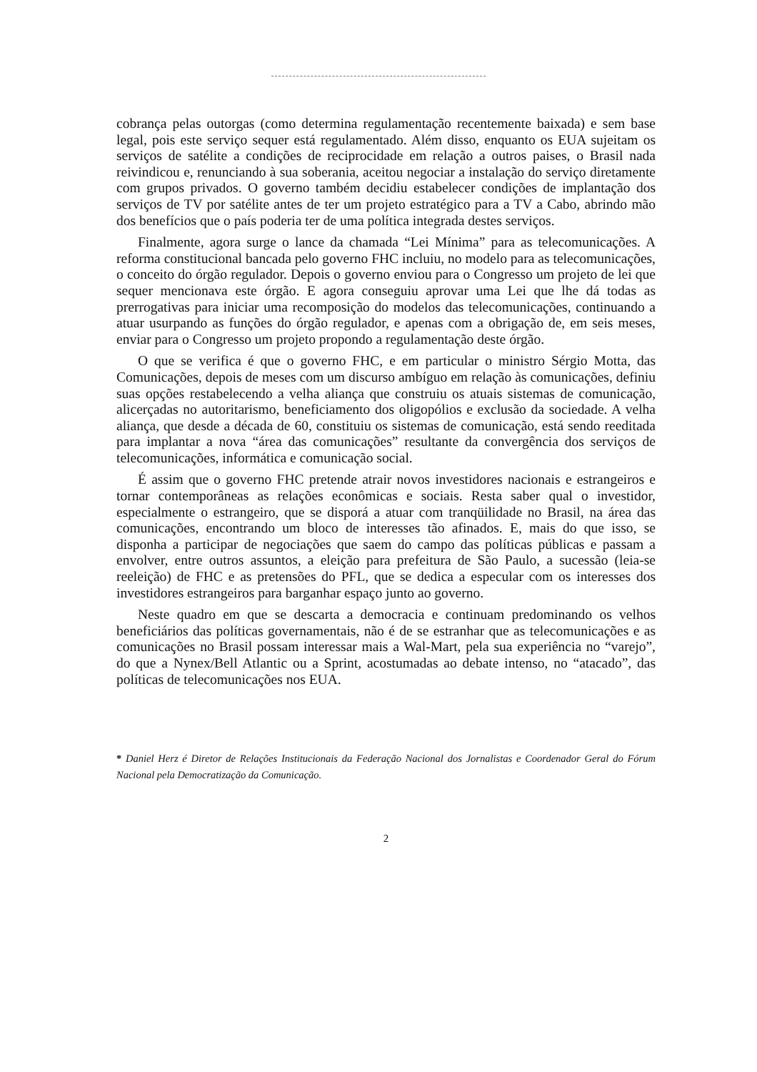cobrança pelas outorgas (como determina regulamentação recentemente baixada) e sem base legal, pois este serviço sequer está regulamentado. Além disso, enquanto os EUA sujeitam os serviços de satélite a condições de reciprocidade em relação a outros paises, o Brasil nada reivindicou e, renunciando à sua soberania, aceitou negociar a instalação do serviço diretamente com grupos privados. O governo também decidiu estabelecer condições de implantação dos serviços de TV por satélite antes de ter um projeto estratégico para a TV a Cabo, abrindo mão dos benefícios que o país poderia ter de uma política integrada destes serviços.
Finalmente, agora surge o lance da chamada “Lei Mínima” para as telecomunicações. A reforma constitucional bancada pelo governo FHC incluiu, no modelo para as telecomunicações, o conceito do órgão regulador. Depois o governo enviou para o Congresso um projeto de lei que sequer mencionava este órgão. E agora conseguiu aprovar uma Lei que lhe dá todas as prerrogativas para iniciar uma recomposição do modelos das telecomunicações, continuando a atuar usurpando as funções do órgão regulador, e apenas com a obrigação de, em seis meses, enviar para o Congresso um projeto propondo a regulamentação deste órgão.
O que se verifica é que o governo FHC, e em particular o ministro Sérgio Motta, das Comunicações, depois de meses com um discurso ambíguo em relação às comunicações, definiu suas opções restabelecendo a velha aliança que construiu os atuais sistemas de comunicação, alicerçadas no autoritarismo, beneficiamento dos oligopólios e exclusão da sociedade. A velha aliança, que desde a década de 60, constituiu os sistemas de comunicação, está sendo reeditada para implantar a nova “área das comunicações” resultante da convergência dos serviços de telecomunicações, informática e comunicação social.
É assim que o governo FHC pretende atrair novos investidores nacionais e estrangeiros e tornar contemporâneas as relações econômicas e sociais. Resta saber qual o investidor, especialmente o estrangeiro, que se disporá a atuar com tranqüilidade no Brasil, na área das comunicações, encontrando um bloco de interesses tão afinados. E, mais do que isso, se disponha a participar de negociações que saem do campo das políticas públicas e passam a envolver, entre outros assuntos, a eleição para prefeitura de São Paulo, a sucessão (leia-se reeleição) de FHC e as pretensões do PFL, que se dedica a especular com os interesses dos investidores estrangeiros para barganhar espaço junto ao governo.
Neste quadro em que se descarta a democracia e continuam predominando os velhos beneficiários das políticas governamentais, não é de se estranhar que as telecomunicações e as comunicações no Brasil possam interessar mais a Wal-Mart, pela sua experiência no “varejo”, do que a Nynex/Bell Atlantic ou a Sprint, acostumadas ao debate intenso, no “atacado”, das políticas de telecomunicações nos EUA.
* Daniel Herz é Diretor de Relações Institucionais da Federação Nacional dos Jornalistas e Coordenador Geral do Fórum Nacional pela Democratização da Comunicação.
2